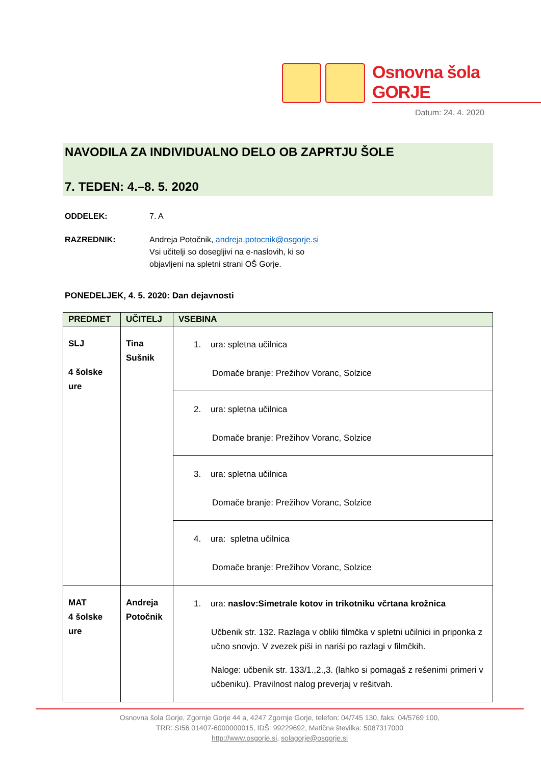Osnovna šola GORJE
Datum: 24. 4. 2020
NAVODILA ZA INDIVIDUALNO DELO OB ZAPRTJU ŠOLE
7. TEDEN: 4.–8. 5. 2020
ODDELEK: 7. A
RAZREDNIK: Andreja Potočnik, andreja.potocnik@osgorje.si
Vsi učitelji so dosegljivi na e-naslovih, ki so
objavljeni na spletni strani OŠ Gorje.
PONEDELJEK, 4. 5. 2020: Dan dejavnosti
| PREDMET | UČITELJ | VSEBINA |
| --- | --- | --- |
| SLJ 4 šolske ure | Tina Sušnik | 1. ura: spletna učilnica Domače branje: Prežihov Voranc, Solzice |
| | | 2. ura: spletna učilnica Domače branje: Prežihov Voranc, Solzice |
| | | 3. ura: spletna učilnica Domače branje: Prežihov Voranc, Solzice |
| | | 4. ura: spletna učilnica Domače branje: Prežihov Voranc, Solzice |
| MAT 4 šolske ure | Andreja Potočnik | 1. ura: naslov:Simetrale kotov in trikotniku včrtana krožnica Učbenik str. 132. Razlaga v obliki filmčka v spletni učilnici in priponka z učno snovjo. V zvezek piši in nariši po razlagi v filmčkih. Naloge: učbenik str. 133/1.,2.,3. (lahko si pomagaš z rešenimi primeri v učbeniku). Pravilnost nalog preverjaj v rešitvah. |
Osnovna šola Gorje, Zgornje Gorje 44 a, 4247 Zgornje Gorje, telefon: 04/745 130, faks: 04/5769 100,
TRR: SI56 01407-6000000015, IDŠ: 99229692, Matična številka: 5087317000
http://www.osgorje.si, solagorje@osgorje.si